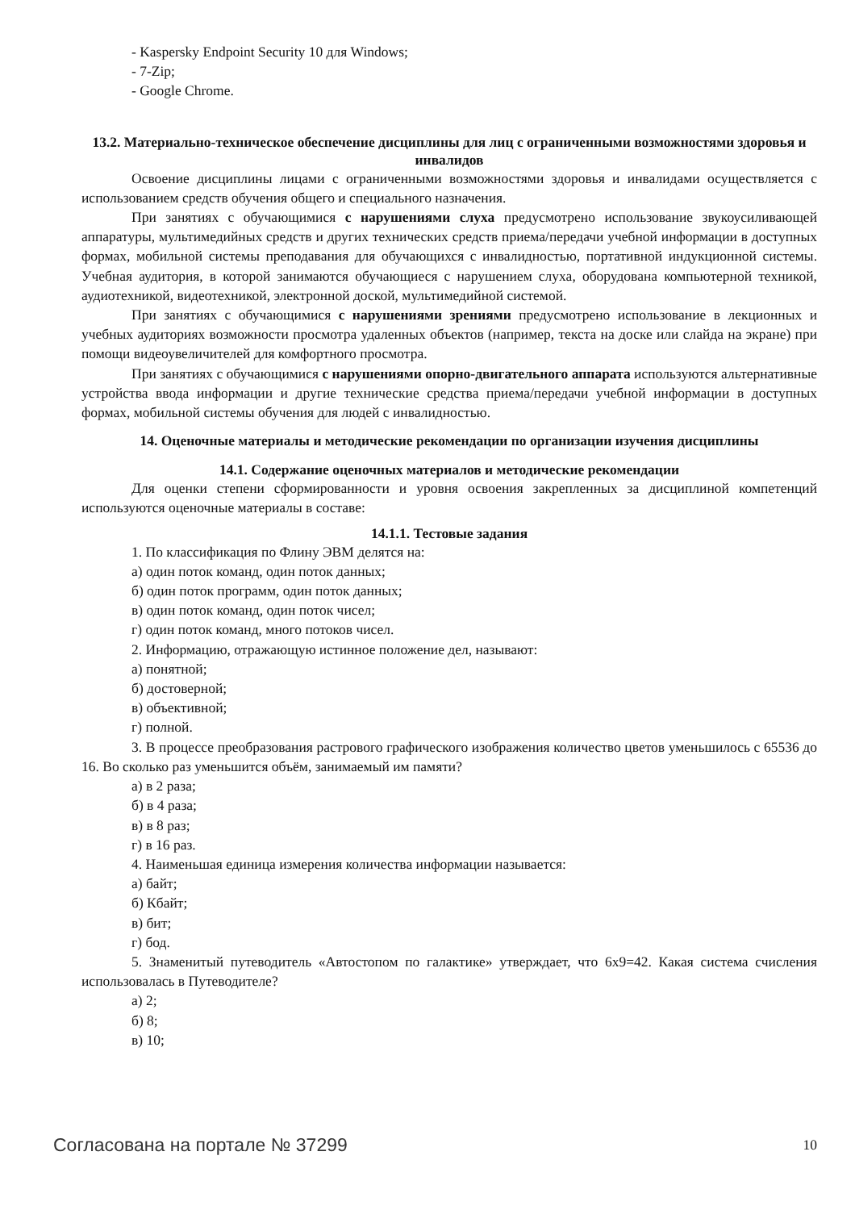- Kaspersky Endpoint Security 10 для Windows;
- 7-Zip;
- Google Chrome.
13.2. Материально-техническое обеспечение дисциплины для лиц с ограниченными возможностями здоровья и инвалидов
Освоение дисциплины лицами с ограниченными возможностями здоровья и инвалидами осуществляется с использованием средств обучения общего и специального назначения.
При занятиях с обучающимися с нарушениями слуха предусмотрено использование звукоусиливающей аппаратуры, мультимедийных средств и других технических средств приема/передачи учебной информации в доступных формах, мобильной системы преподавания для обучающихся с инвалидностью, портативной индукционной системы. Учебная аудитория, в которой занимаются обучающиеся с нарушением слуха, оборудована компьютерной техникой, аудиотехникой, видеотехникой, электронной доской, мультимедийной системой.
При занятиях с обучающимися с нарушениями зрениями предусмотрено использование в лекционных и учебных аудиториях возможности просмотра удаленных объектов (например, текста на доске или слайда на экране) при помощи видеоувеличителей для комфортного просмотра.
При занятиях с обучающимися с нарушениями опорно-двигательного аппарата используются альтернативные устройства ввода информации и другие технические средства приема/передачи учебной информации в доступных формах, мобильной системы обучения для людей с инвалидностью.
14. Оценочные материалы и методические рекомендации по организации изучения дисциплины
14.1. Содержание оценочных материалов и методические рекомендации
Для оценки степени сформированности и уровня освоения закрепленных за дисциплиной компетенций используются оценочные материалы в составе:
14.1.1. Тестовые задания
1. По классификация по Флину ЭВМ делятся на:
а) один поток команд, один поток данных;
б) один поток программ, один поток данных;
в) один поток команд, один поток чисел;
г) один поток команд, много потоков чисел.
2. Информацию, отражающую истинное положение дел, называют:
а) понятной;
б) достоверной;
в) объективной;
г) полной.
3. В процессе преобразования растрового графического изображения количество цветов уменьшилось с 65536 до 16. Во сколько раз уменьшится объём, занимаемый им памяти?
а) в 2 раза;
б) в 4 раза;
в) в 8 раз;
г) в 16 раз.
4. Наименьшая единица измерения количества информации называется:
а) байт;
б) Кбайт;
в) бит;
г) бод.
5. Знаменитый путеводитель «Автостопом по галактике» утверждает, что 6х9=42. Какая система счисления использовалась в Путеводителе?
а) 2;
б) 8;
в) 10;
Согласована на портале № 37299 10